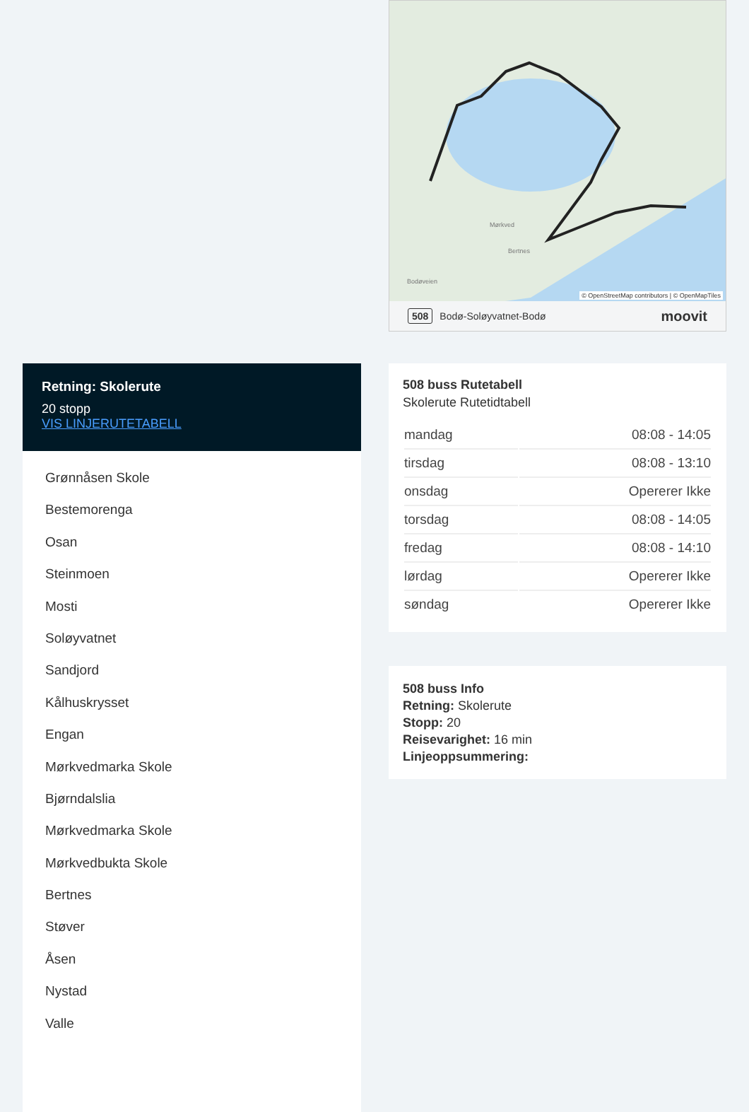Retning: Skolerute
20 stopp
VIS LINJERUTETABELL
Grønnåsen Skole
Bestemorenga
Osan
Steinmoen
Mosti
Soløyvatnet
Sandjord
Kålhuskrysset
Engan
Mørkvedmarka Skole
Bjørndalslia
Mørkvedmarka Skole
Mørkvedbukta Skole
Bertnes
Støver
Åsen
Nystad
Valle
Mørkved
Bertnes
Bodøveien
© OpenStreetMap contributors | © OpenMapTiles
508 Bodø-Soløyvatnet-Bodø moovit
508 buss Rutetabell
Skolerute Rutetidtabell
| mandag | 08:08 - 14:05 |
| tirsdag | 08:08 - 13:10 |
| onsdag | Opererer Ikke |
| torsdag | 08:08 - 14:05 |
| fredag | 08:08 - 14:10 |
| lørdag | Opererer Ikke |
| søndag | Opererer Ikke |
508 buss Info
Retning: Skolerute
Stopp: 20
Reisevarighet: 16 min
Linjeoppsummering: